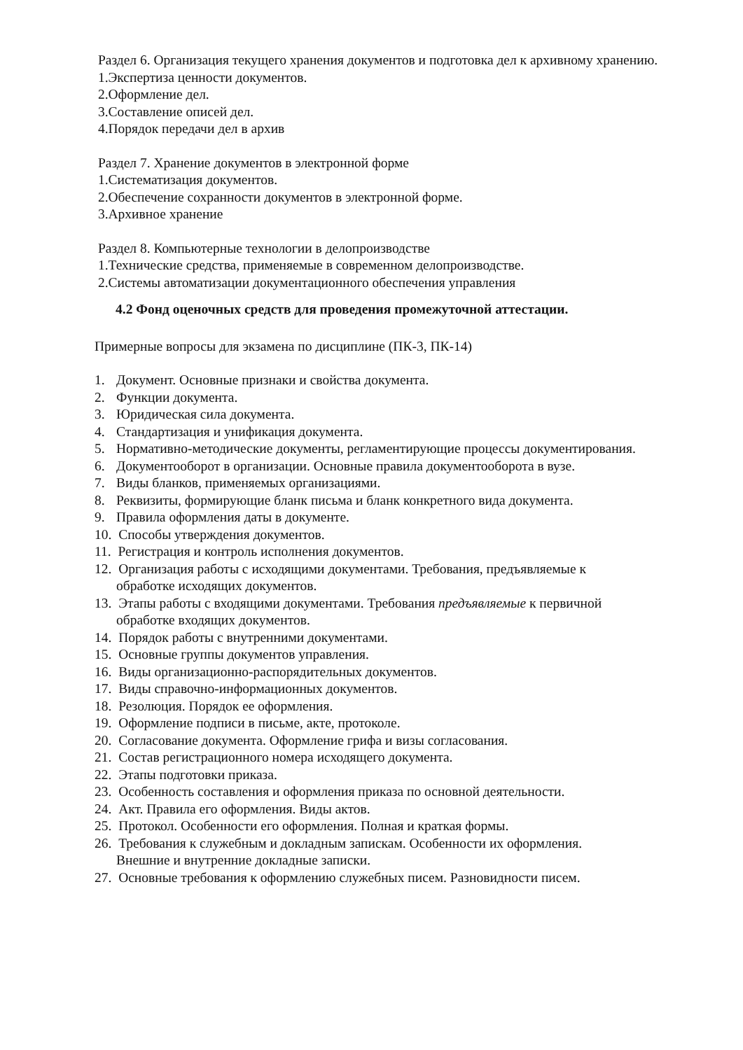Раздел 6. Организация текущего хранения документов и подготовка дел к архивному хранению.
1.Экспертиза ценности документов.
2.Оформление дел.
3.Составление описей дел.
4.Порядок передачи дел в архив
Раздел 7. Хранение документов в электронной форме
1.Систематизация документов.
2.Обеспечение сохранности документов в электронной форме.
3.Архивное хранение
Раздел 8. Компьютерные технологии в делопроизводстве
1.Технические средства, применяемые в современном делопроизводстве.
2.Системы автоматизации документационного обеспечения управления
4.2 Фонд оценочных средств для проведения промежуточной аттестации.
Примерные вопросы для экзамена по дисциплине (ПК-3, ПК-14)
1. Документ. Основные признаки и свойства документа.
2. Функции документа.
3. Юридическая сила документа.
4. Стандартизация и унификация документа.
5. Нормативно-методические документы, регламентирующие процессы документирования.
6. Документооборот в организации. Основные правила документооборота в вузе.
7. Виды бланков, применяемых организациями.
8. Реквизиты, формирующие бланк письма и бланк конкретного вида документа.
9. Правила оформления даты в документе.
10. Способы утверждения документов.
11. Регистрация и контроль исполнения документов.
12. Организация работы с исходящими документами. Требования, предъявляемые к
обработке исходящих документов.
13. Этапы работы с входящими документами. Требования предъявляемые к первичной
обработке входящих документов.
14. Порядок работы с внутренними документами.
15. Основные группы документов управления.
16. Виды организационно-распорядительных документов.
17. Виды справочно-информационных документов.
18. Резолюция. Порядок ее оформления.
19. Оформление подписи в письме, акте, протоколе.
20. Согласование документа. Оформление грифа и визы согласования.
21. Состав регистрационного номера исходящего документа.
22. Этапы подготовки приказа.
23. Особенность составления и оформления приказа по основной деятельности.
24. Акт. Правила его оформления. Виды актов.
25. Протокол. Особенности его оформления. Полная и краткая формы.
26. Требования к служебным и докладным запискам. Особенности их оформления.
Внешние и внутренние докладные записки.
27. Основные требования к оформлению служебных писем. Разновидности писем.